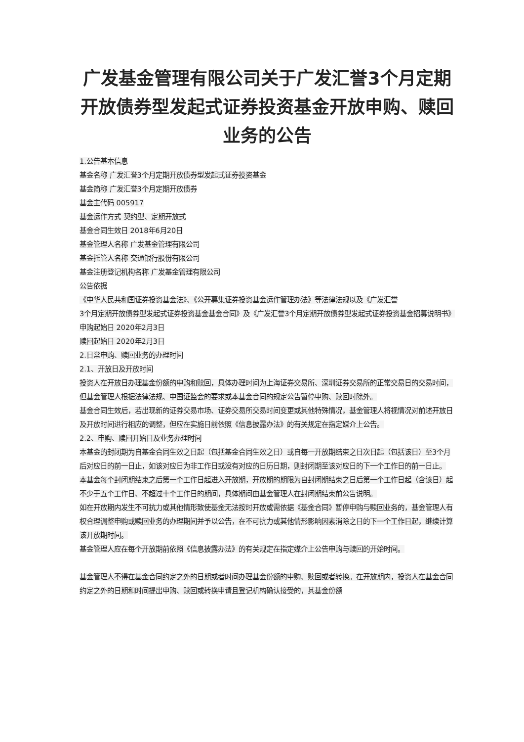广发基金管理有限公司关于广发汇誉3个月定期开放债券型发起式证券投资基金开放申购、赎回业务的公告
1.公告基本信息
基金名称 广发汇誉3个月定期开放债券型发起式证券投资基金
基金简称 广发汇誉3个月定期开放债券
基金主代码 005917
基金运作方式 契约型、定期开放式
基金合同生效日 2018年6月20日
基金管理人名称 广发基金管理有限公司
基金托管人名称 交通银行股份有限公司
基金注册登记机构名称 广发基金管理有限公司
公告依据
《中华人民共和国证券投资基金法》、《公开募集证券投资基金运作管理办法》等法律法规以及《广发汇誉
3个月定期开放债券型发起式证券投资基金基金合同》及《广发汇誉3个月定期开放债券型发起式证券投资基金招募说明书》
申购起始日 2020年2月3日
赎回起始日 2020年2月3日
2.日常申购、赎回业务的办理时间
2.1、开放日及开放时间
投资人在开放日办理基金份额的申购和赎回，具体办理时间为上海证券交易所、深圳证券交易所的正常交易日的交易时间，但基金管理人根据法律法规、中国证监会的要求或本基金合同的规定公告暂停申购、赎回时除外。
基金合同生效后，若出现新的证券交易市场、证券交易所交易时间变更或其他特殊情况，基金管理人将视情况对前述开放日及开放时间进行相应的调整，但应在实施日前依照《信息披露办法》的有关规定在指定媒介上公告。
2.2、申购、赎回开始日及业务办理时间
本基金的封闭期为自基金合同生效之日起（包括基金合同生效之日）或自每一开放期结束之日次日起（包括该日）至3个月后对应日的前一日止，如该对应日为非工作日或没有对应的日历日期，则封闭期至该对应日的下一个工作日的前一日止。
本基金每个封闭期结束之后第一个工作日起进入开放期，开放期的期限为自封闭期结束之日后第一个工作日起（含该日）起不少于五个工作日、不超过十个工作日的期间，具体期间由基金管理人在封闭期结束前公告说明。
如在开放期内发生不可抗力或其他情形致使基金无法按时开放或需依据《基金合同》暂停申购与赎回业务的，基金管理人有权合理调整申购或赎回业务的办理期间并予以公告，在不可抗力或其他情形影响因素消除之日的下一个工作日起，继续计算该开放期时间。
基金管理人应在每个开放期前依照《信息披露办法》的有关规定在指定媒介上公告申购与赎回的开始时间。
基金管理人不得在基金合同约定之外的日期或者时间办理基金份额的申购、赎回或者转换。在开放期内，投资人在基金合同约定之外的日期和时间提出申购、赎回或转换申请且登记机构确认接受的，其基金份额